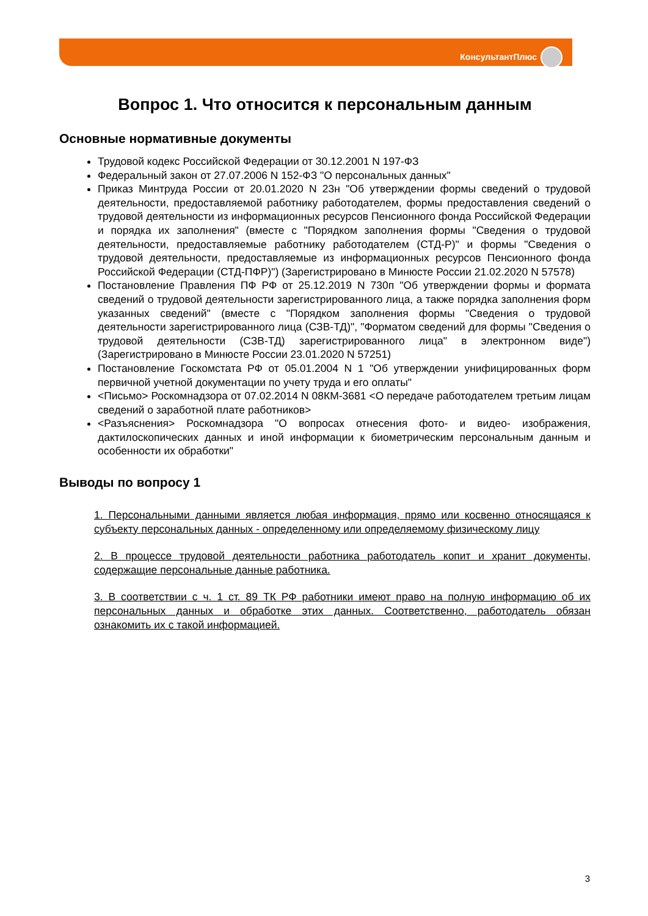КонсультантПлюс
Вопрос 1. Что относится к персональным данным
Основные нормативные документы
Трудовой кодекс Российской Федерации от 30.12.2001 N 197-ФЗ
Федеральный закон от 27.07.2006 N 152-ФЗ "О персональных данных"
Приказ Минтруда России от 20.01.2020 N 23н "Об утверждении формы сведений о трудовой деятельности, предоставляемой работнику работодателем, формы предоставления сведений о трудовой деятельности из информационных ресурсов Пенсионного фонда Российской Федерации и порядка их заполнения" (вместе с "Порядком заполнения формы "Сведения о трудовой деятельности, предоставляемые работнику работодателем (СТД-Р)" и формы "Сведения о трудовой деятельности, предоставляемые из информационных ресурсов Пенсионного фонда Российской Федерации (СТД-ПФР)") (Зарегистрировано в Минюсте России 21.02.2020 N 57578)
Постановление Правления ПФ РФ от 25.12.2019 N 730п "Об утверждении формы и формата сведений о трудовой деятельности зарегистрированного лица, а также порядка заполнения форм указанных сведений" (вместе с "Порядком заполнения формы "Сведения о трудовой деятельности зарегистрированного лица (СЗВ-ТД)", "Форматом сведений для формы "Сведения о трудовой деятельности (СЗВ-ТД) зарегистрированного лица" в электронном виде") (Зарегистрировано в Минюсте России 23.01.2020 N 57251)
Постановление Госкомстата РФ от 05.01.2004 N 1 "Об утверждении унифицированных форм первичной учетной документации по учету труда и его оплаты"
<Письмо> Роскомнадзора от 07.02.2014 N 08КМ-3681 <О передаче работодателем третьим лицам сведений о заработной плате работников>
<Разъяснения> Роскомнадзора "О вопросах отнесения фото- и видео- изображения, дактилоскопических данных и иной информации к биометрическим персональным данным и особенности их обработки"
Выводы по вопросу 1
1. Персональными данными является любая информация, прямо или косвенно относящаяся к субъекту персональных данных - определенному или определяемому физическому лицу
2. В процессе трудовой деятельности работника работодатель копит и хранит документы, содержащие персональные данные работника.
3. В соответствии с ч. 1 ст. 89 ТК РФ работники имеют право на полную информацию об их персональных данных и обработке этих данных. Соответственно, работодатель обязан ознакомить их с такой информацией.
3